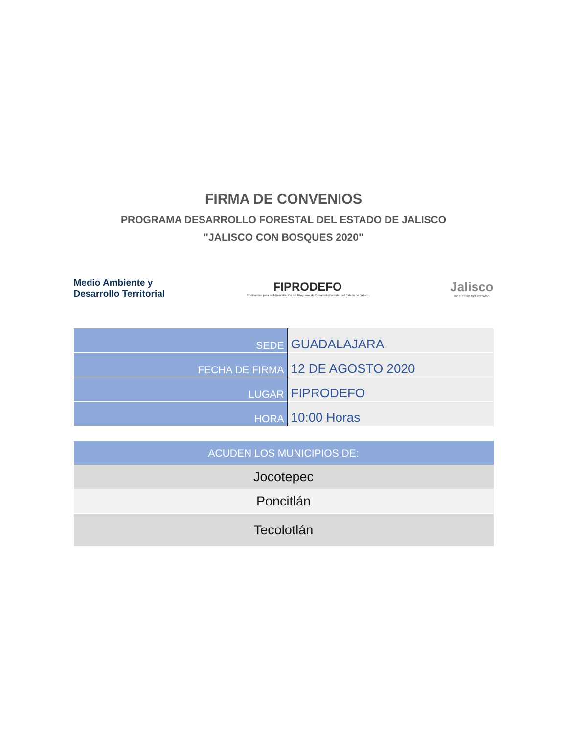FIRMA DE CONVENIOS
PROGRAMA DESARROLLO FORESTAL DEL ESTADO DE JALISCO
"JALISCO CON BOSQUES 2020"
Medio Ambiente y
Desarrollo Territorial
FIPRODEFO
Fideicomiso para la Administración del Programa de Desarrollo Forestal del Estado de Jalisco
Jalisco
GOBIERNO DEL ESTADO
| SEDE | GUADALAJARA |
| FECHA DE FIRMA | 12 DE AGOSTO 2020 |
| LUGAR | FIPRODEFO |
| HORA | 10:00 Horas |
| ACUDEN LOS MUNICIPIOS DE: |
| --- |
| Jocotepec |
| Poncitlán |
| Tecolotlán |